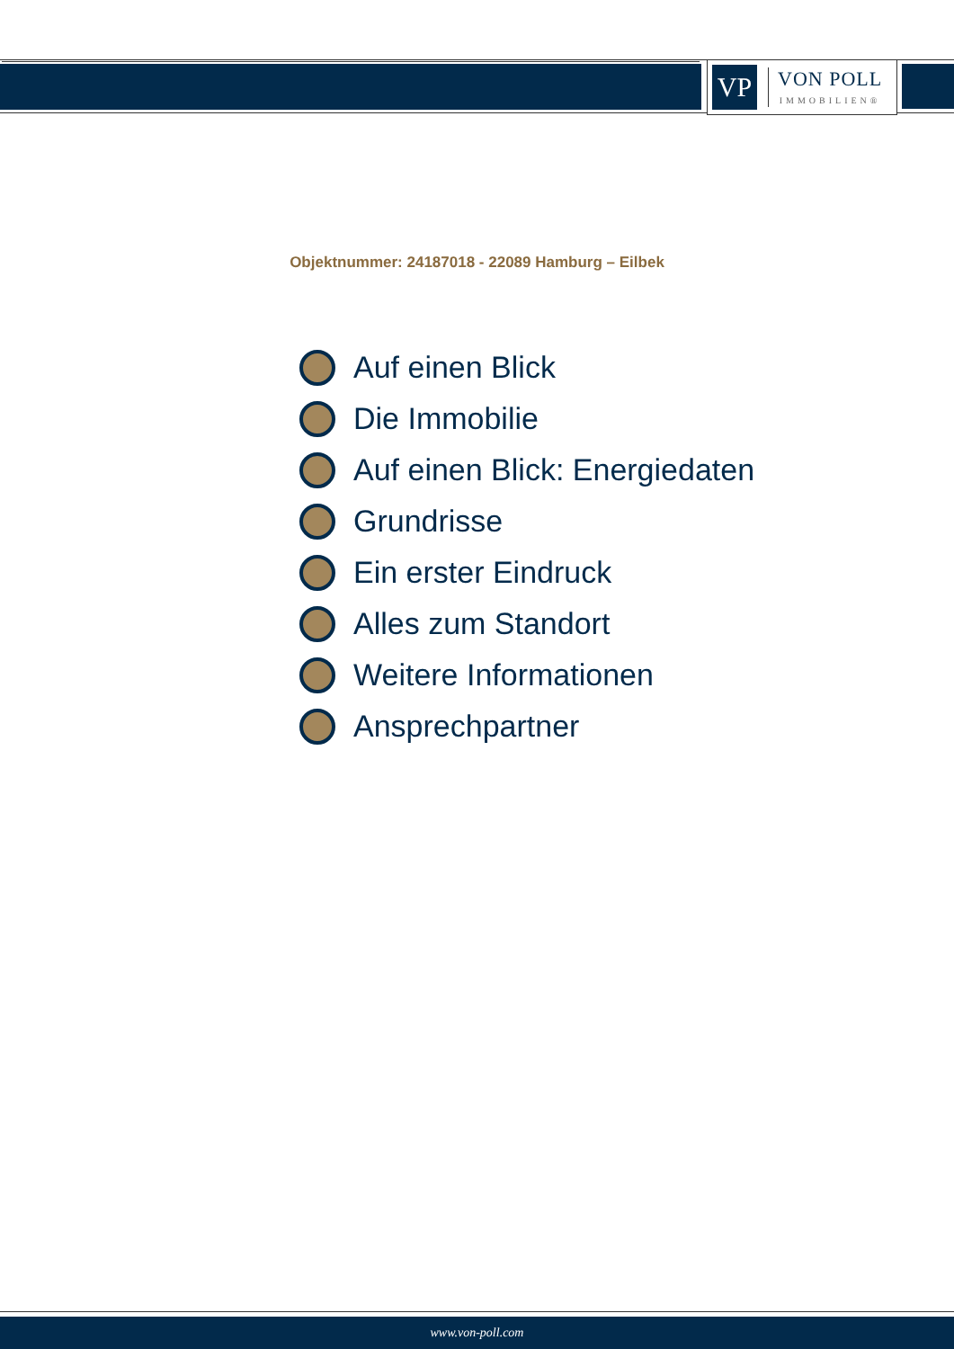VP
VON POLL
IMMOBILIEN®
Objektnummer: 24187018 - 22089 Hamburg – Eilbek
Auf einen Blick
Die Immobilie
Auf einen Blick: Energiedaten
Grundrisse
Ein erster Eindruck
Alles zum Standort
Weitere Informationen
Ansprechpartner
www.von-poll.com